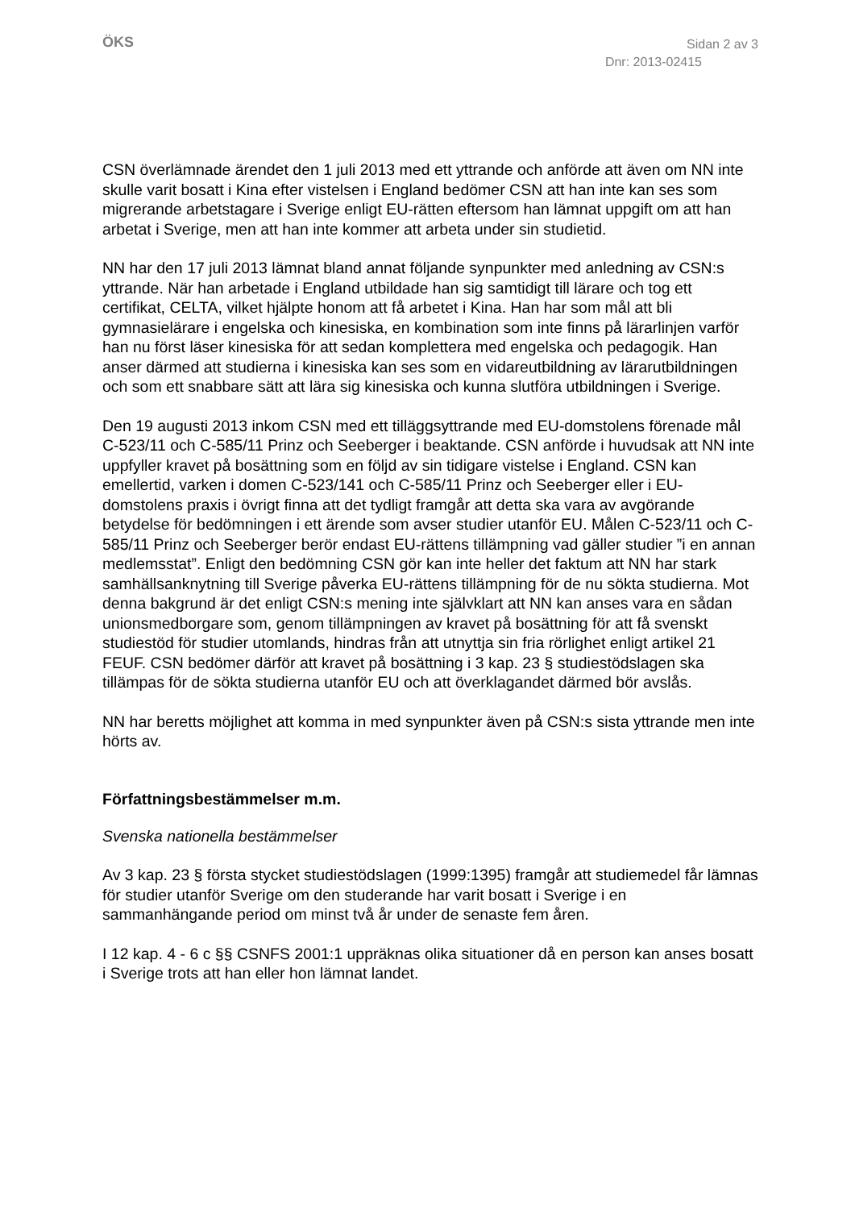ÖKS
Sidan 2 av 3
Dnr: 2013-02415
CSN överlämnade ärendet den 1 juli 2013 med ett yttrande och anförde att även om NN inte skulle varit bosatt i Kina efter vistelsen i England bedömer CSN att han inte kan ses som migrerande arbetstagare i Sverige enligt EU-rätten eftersom han lämnat uppgift om att han arbetat i Sverige, men att han inte kommer att arbeta under sin studietid.
NN har den 17 juli 2013 lämnat bland annat följande synpunkter med anledning av CSN:s yttrande. När han arbetade i England utbildade han sig samtidigt till lärare och tog ett certifikat, CELTA, vilket hjälpte honom att få arbetet i Kina. Han har som mål att bli gymnasielärare i engelska och kinesiska, en kombination som inte finns på lärarlinjen varför han nu först läser kinesiska för att sedan komplettera med engelska och pedagogik. Han anser därmed att studierna i kinesiska kan ses som en vidareutbildning av lärarutbildningen och som ett snabbare sätt att lära sig kinesiska och kunna slutföra utbildningen i Sverige.
Den 19 augusti 2013 inkom CSN med ett tilläggsyttrande med EU-domstolens förenade mål C-523/11 och C-585/11 Prinz och Seeberger i beaktande. CSN anförde i huvudsak att NN inte uppfyller kravet på bosättning som en följd av sin tidigare vistelse i England. CSN kan emellertid, varken i domen C-523/141 och C-585/11 Prinz och Seeberger eller i EU-domstolens praxis i övrigt finna att det tydligt framgår att detta ska vara av avgörande betydelse för bedömningen i ett ärende som avser studier utanför EU. Målen C-523/11 och C-585/11 Prinz och Seeberger berör endast EU-rättens tillämpning vad gäller studier ”i en annan medlemsstat”. Enligt den bedömning CSN gör kan inte heller det faktum att NN har stark samhällsanknytning till Sverige påverka EU-rättens tillämpning för de nu sökta studierna. Mot denna bakgrund är det enligt CSN:s mening inte självklart att NN kan anses vara en sådan unionsmedborgare som, genom tillämpningen av kravet på bosättning för att få svenskt studiestöd för studier utomlands, hindras från att utnyttja sin fria rörlighet enligt artikel 21 FEUF. CSN bedömer därför att kravet på bosättning i 3 kap. 23 § studiestödslagen ska tillämpas för de sökta studierna utanför EU och att överklagandet därmed bör avslås.
NN har beretts möjlighet att komma in med synpunkter även på CSN:s sista yttrande men inte hörts av.
Författningsbestämmelser m.m.
Svenska nationella bestämmelser
Av 3 kap. 23 § första stycket studiestödslagen (1999:1395) framgår att studiemedel får lämnas för studier utanför Sverige om den studerande har varit bosatt i Sverige i en sammanhängande period om minst två år under de senaste fem åren.
I 12 kap. 4 - 6 c §§ CSNFS 2001:1 uppräknas olika situationer då en person kan anses bosatt i Sverige trots att han eller hon lämnat landet.